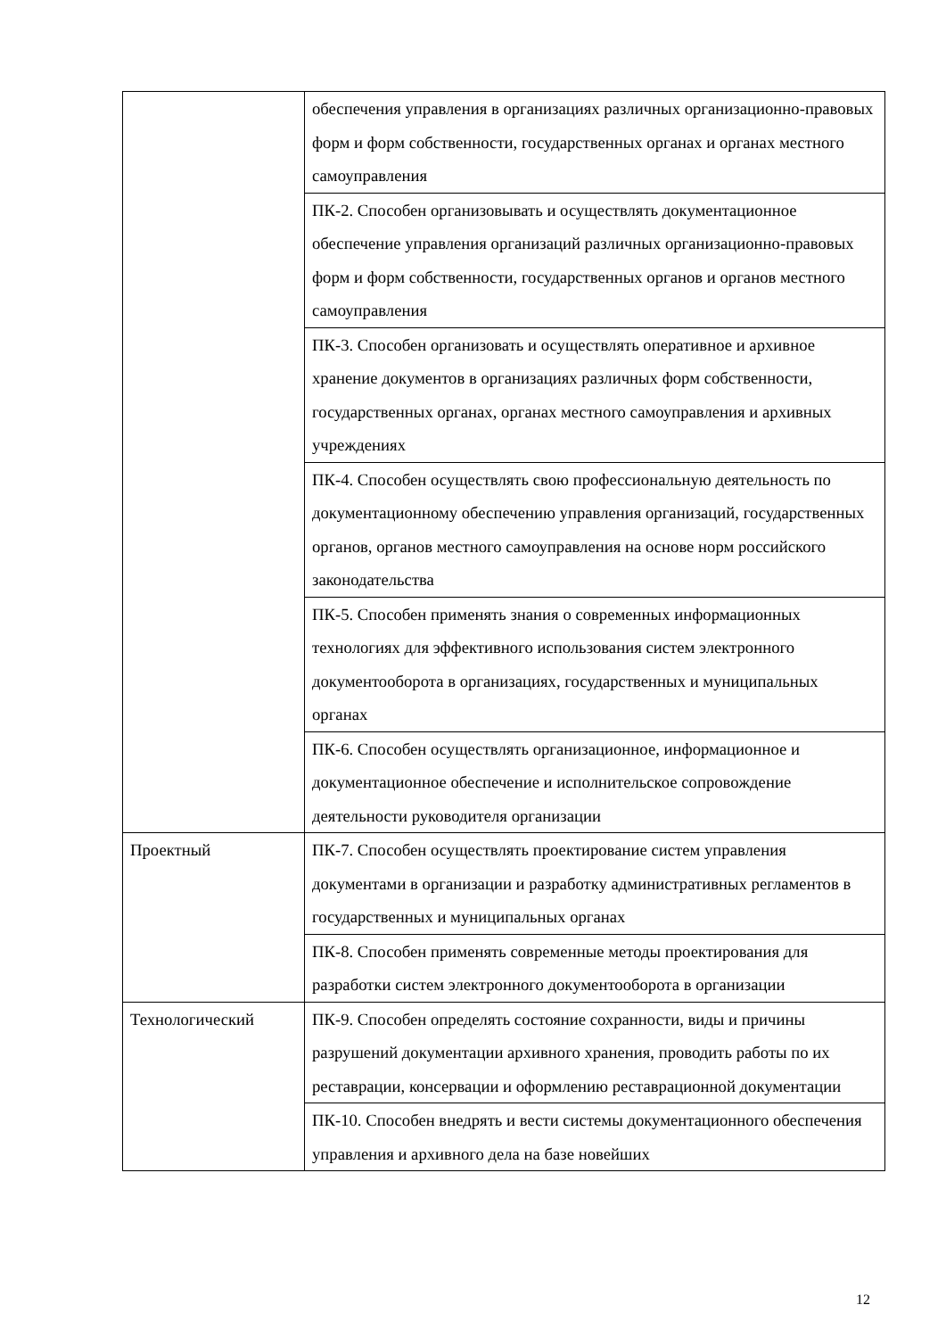| | обеспечения управления в организациях различных организационно-правовых форм и форм собственности, государственных органах и органах местного самоуправления |
| | ПК-2. Способен организовывать и осуществлять документационное обеспечение управления организаций различных организационно-правовых форм и форм собственности, государственных органов и органов местного самоуправления |
| | ПК-3. Способен организовать и осуществлять оперативное и архивное хранение документов в организациях различных форм собственности, государственных органах, органах местного самоуправления и архивных учреждениях |
| | ПК-4. Способен осуществлять свою профессиональную деятельность по документационному обеспечению управления организаций, государственных органов, органов местного самоуправления на основе норм российского законодательства |
| | ПК-5. Способен применять знания о современных информационных технологиях для эффективного использования систем электронного документооборота в организациях, государственных и муниципальных органах |
| | ПК-6. Способен осуществлять организационное, информационное и документационное обеспечение и исполнительское сопровождение деятельности руководителя организации |
| Проектный | ПК-7. Способен осуществлять проектирование систем управления документами в организации и разработку административных регламентов в государственных и муниципальных органах |
| | ПК-8. Способен применять современные методы проектирования для разработки систем электронного документооборота в организации |
| Технологический | ПК-9. Способен определять состояние сохранности, виды и причины разрушений документации архивного хранения, проводить работы по их реставрации, консервации и оформлению реставрационной документации |
| | ПК-10. Способен внедрять и вести системы документационного обеспечения управления и архивного дела на базе новейших |
12